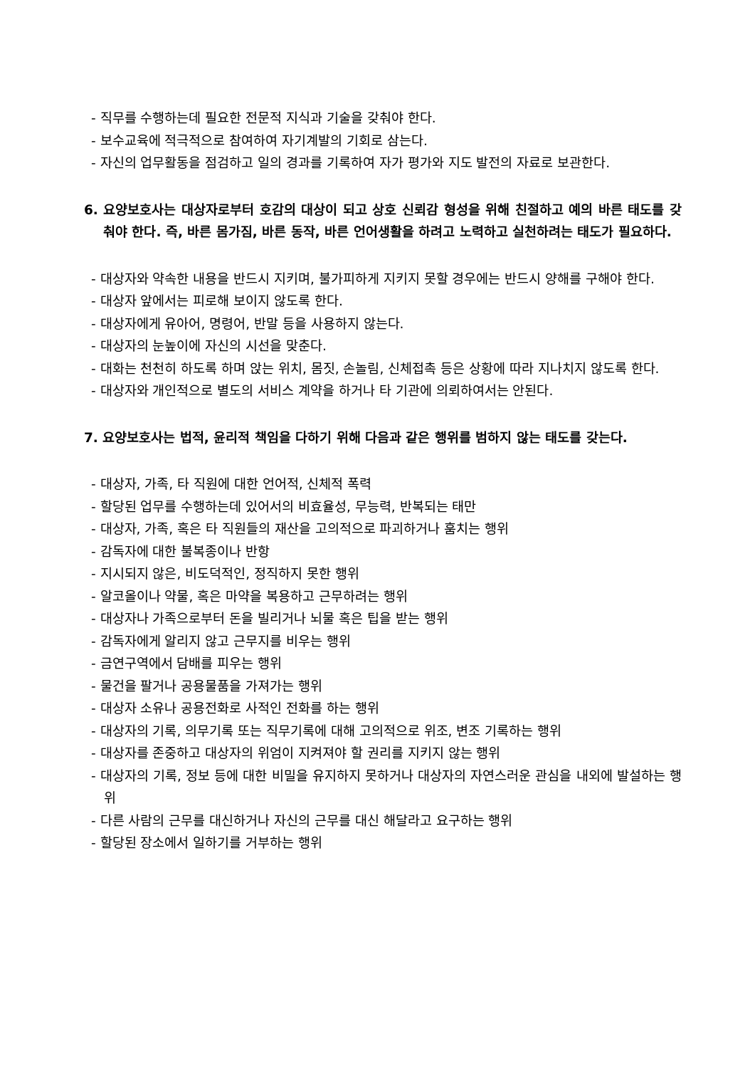- 직무를 수행하는데 필요한 전문적 지식과 기술을 갖춰야 한다.
- 보수교육에 적극적으로 참여하여 자기계발의 기회로 삼는다.
- 자신의 업무활동을 점검하고 일의 경과를 기록하여 자가 평가와 지도 발전의 자료로 보관한다.
6. 요양보호사는 대상자로부터 호감의 대상이 되고 상호 신뢰감 형성을 위해 친절하고 예의 바른 태도를 갖춰야 한다. 즉, 바른 몸가짐, 바른 동작, 바른 언어생활을 하려고 노력하고 실천하려는 태도가 필요하다.
- 대상자와 약속한 내용을 반드시 지키며, 불가피하게 지키지 못할 경우에는 반드시 양해를 구해야 한다.
- 대상자 앞에서는 피로해 보이지 않도록 한다.
- 대상자에게 유아어, 명령어, 반말 등을 사용하지 않는다.
- 대상자의 눈높이에 자신의 시선을 맞춘다.
- 대화는 천천히 하도록 하며 앉는 위치, 몸짓, 손놀림, 신체접촉 등은 상황에 따라 지나치지 않도록 한다.
- 대상자와 개인적으로 별도의 서비스 계약을 하거나 타 기관에 의뢰하여서는 안된다.
7. 요양보호사는 법적, 윤리적 책임을 다하기 위해 다음과 같은 행위를 범하지 않는 태도를 갖는다.
- 대상자, 가족, 타 직원에 대한 언어적, 신체적 폭력
- 할당된 업무를 수행하는데 있어서의 비효율성, 무능력, 반복되는 태만
- 대상자, 가족, 혹은 타 직원들의 재산을 고의적으로 파괴하거나 훔치는 행위
- 감독자에 대한 불복종이나 반항
- 지시되지 않은, 비도덕적인, 정직하지 못한 행위
- 알코올이나 약물, 혹은 마약을 복용하고 근무하려는 행위
- 대상자나 가족으로부터 돈을 빌리거나 뇌물 혹은 팁을 받는 행위
- 감독자에게 알리지 않고 근무지를 비우는 행위
- 금연구역에서 담배를 피우는 행위
- 물건을 팔거나 공용물품을 가져가는 행위
- 대상자 소유나 공용전화로 사적인 전화를 하는 행위
- 대상자의 기록, 의무기록 또는 직무기록에 대해 고의적으로 위조, 변조 기록하는 행위
- 대상자를 존중하고 대상자의 위엄이 지켜져야 할 권리를 지키지 않는 행위
- 대상자의 기록, 정보 등에 대한 비밀을 유지하지 못하거나 대상자의 자연스러운 관심을 내외에 발설하는 행위
- 다른 사람의 근무를 대신하거나 자신의 근무를 대신 해달라고 요구하는 행위
- 할당된 장소에서 일하기를 거부하는 행위